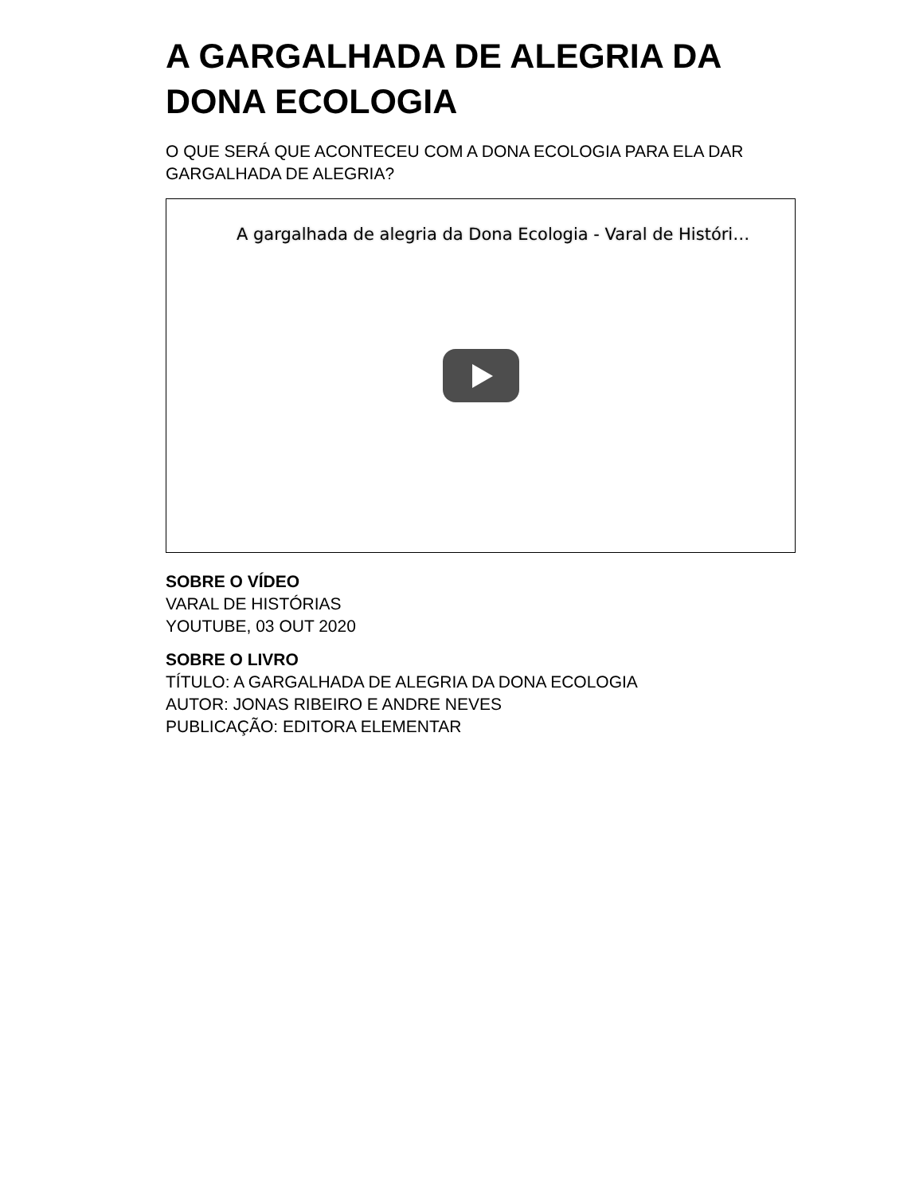A GARGALHADA DE ALEGRIA DA DONA ECOLOGIA
O QUE SERÁ QUE ACONTECEU COM A DONA ECOLOGIA PARA ELA DAR GARGALHADA DE ALEGRIA?
A gargalhada de alegria da Dona Ecologia - Varal de Históri…
SOBRE O VÍDEO
VARAL DE HISTÓRIAS
YOUTUBE, 03 OUT 2020
SOBRE O LIVRO
TÍTULO: A GARGALHADA DE ALEGRIA DA DONA ECOLOGIA
AUTOR: JONAS RIBEIRO E ANDRE NEVES
PUBLICAÇÃO: EDITORA ELEMENTAR